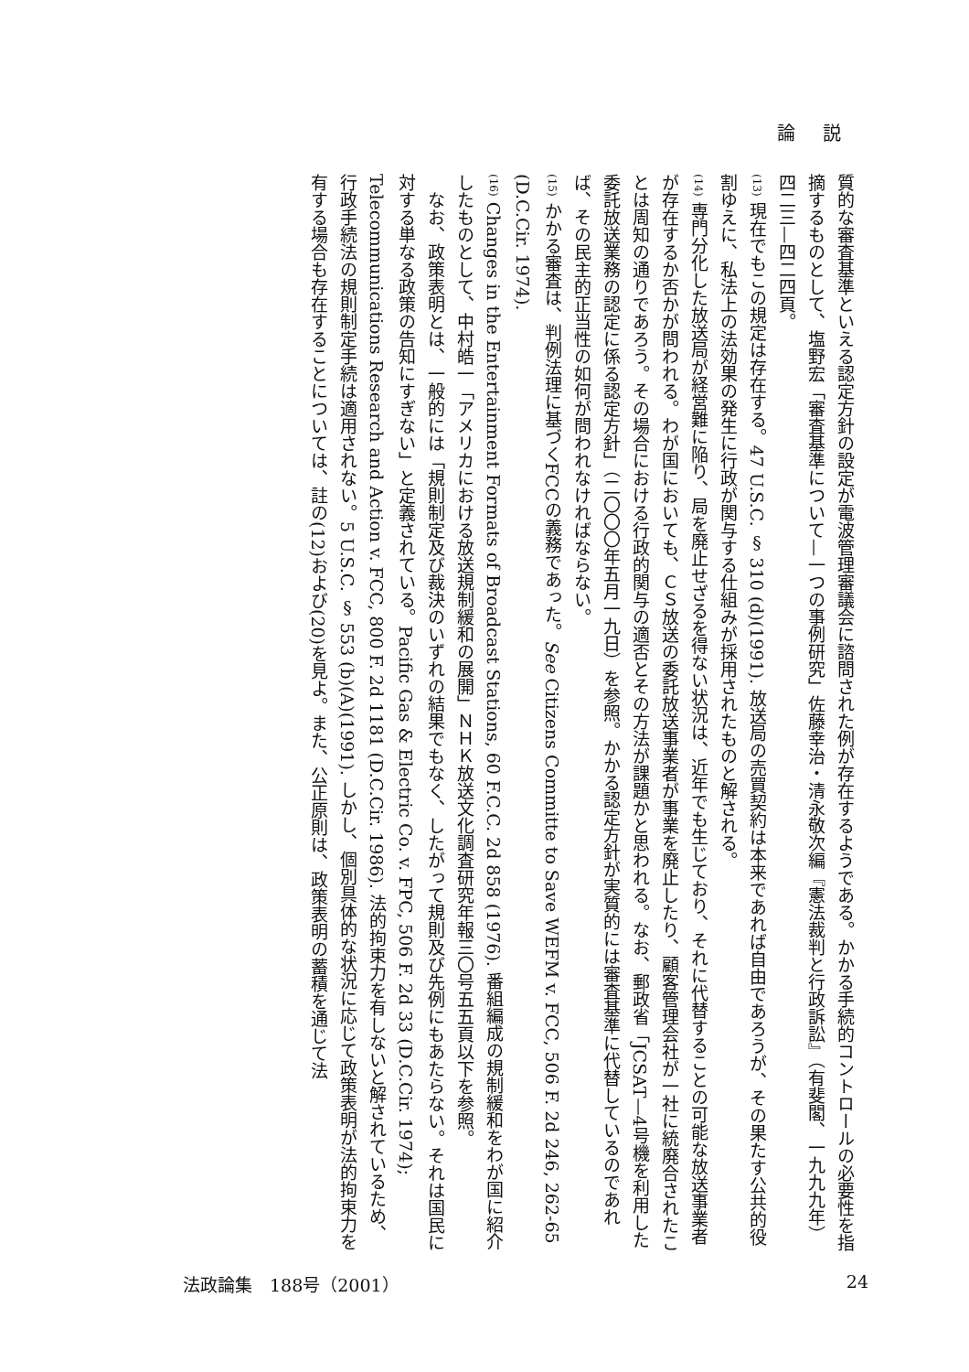論説
質的な審査基準といえる認定方針の設定が電波管理審議会に諮問された例が存在するようである。かかる手続的コントロールの必要性を指摘するものとして、塩野宏「審査基準について—一つの事例研究」佐藤幸治・清永敬次編『憲法裁判と行政訴訟』（有斐閣、一九九九年）四二三—四二四頁。
(13) 現在でもこの規定は存在する。47 U.S.C. § 310 (d)(1991). 放送局の売買契約は本来であれば自由であろうが、その果たす公共的役割ゆえに、私法上の法効果の発生に行政が関与する仕組みが採用されたものと解される。
(14) 専門分化した放送局が経営難に陥り、局を廃止せざるを得ない状況は、近年でも生じており、それに代替することの可能な放送事業者が存在するか否かが問われる。わが国においても、ＣＳ放送の委託放送事業者が事業を廃止したり、顧客管理会社が一社に統廃合されたことは周知の通りであろう。その場合における行政的関与の適否とその方法が課題かと思われる。なお、郵政省「JCSAT—4号機を利用した委託放送業務の認定に係る認定方針」（二〇〇〇年五月一九日）を参照。かかる認定方針が実質的には審査基準に代替しているのであれば、その民主的正当性の如何が問われなければならない。
(15) かかる審査は、判例法理に基づくFCCの義務であった。See Citizens Committe to Save WEFM v. FCC, 506 F. 2d 246, 262-65 (D.C.Cir. 1974).
(16) Changes in the Entertainment Formats of Broadcast Stations, 60 F.C.C. 2d 858 (1976). 番組編成の規制緩和をわが国に紹介したものとして、中村皓一「アメリカにおける放送規制緩和の展開」ＮＨＫ放送文化調査研究年報三〇号五五頁以下を参照。
　なお、政策表明とは、一般的には「規則制定及び裁決のいずれの結果でもなく、したがって規則及び先例にもあたらない。それは国民に対する単なる政策の告知にすぎない」と定義されている。Pacific Gas & Electric Co. v. FPC, 506 F. 2d 33 (D.C.Cir. 1974); Telecommunications Research and Action v. FCC, 800 F. 2d 1181 (D.C.Cir. 1986). 法的拘束力を有しないと解されているため、行政手続法の規則制定手続は適用されない。5 U.S.C. § 553 (b)(A)(1991). しかし、個別具体的な状況に応じて政策表明が法的拘束力を有する場合も存在することについては、註の(12)および(20)を見よ。また、公正原則は、政策表明の蓄積を通じて法
法政論集　188号（2001） 24